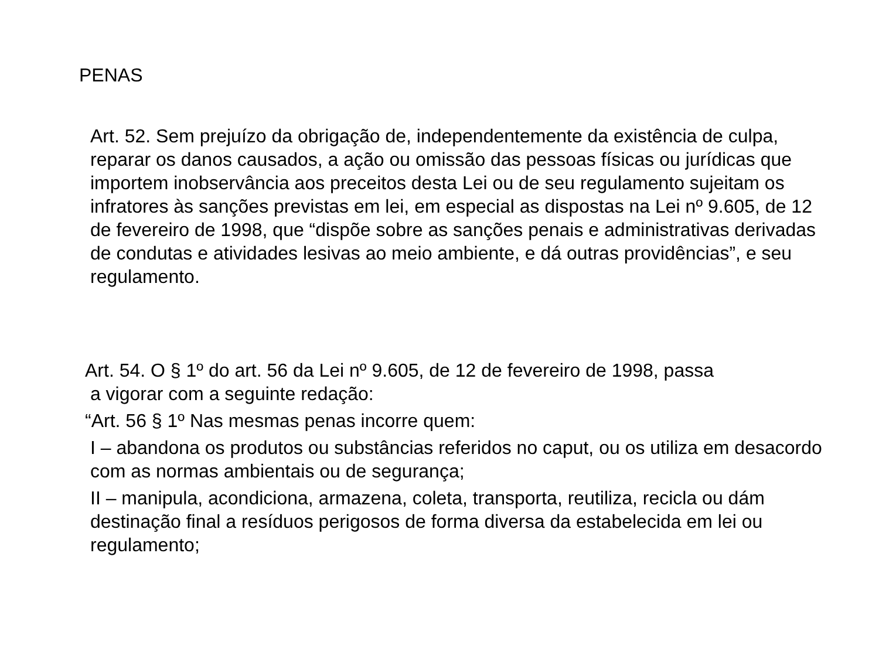PENAS
Art. 52. Sem prejuízo da obrigação de, independentemente da existência de culpa, reparar os danos causados, a ação ou omissão das pessoas físicas ou jurídicas que importem inobservância aos preceitos desta Lei ou de seu regulamento sujeitam os infratores às sanções previstas em lei, em especial as dispostas na Lei nº 9.605, de 12 de fevereiro de 1998, que “dispõe sobre as sanções penais e administrativas derivadas de condutas e atividades lesivas ao meio ambiente, e dá outras providências”, e seu regulamento.
Art. 54. O § 1º do art. 56 da Lei nº 9.605, de 12 de fevereiro de 1998, passa
a vigorar com a seguinte redação:
“Art. 56 § 1º Nas mesmas penas incorre quem:
I – abandona os produtos ou substâncias referidos no caput, ou os utiliza em desacordo com as normas ambientais ou de segurança;
II – manipula, acondiciona, armazena, coleta, transporta, reutiliza, recicla ou dám destinação final a resíduos perigosos de forma diversa da estabelecida em lei ou regulamento;